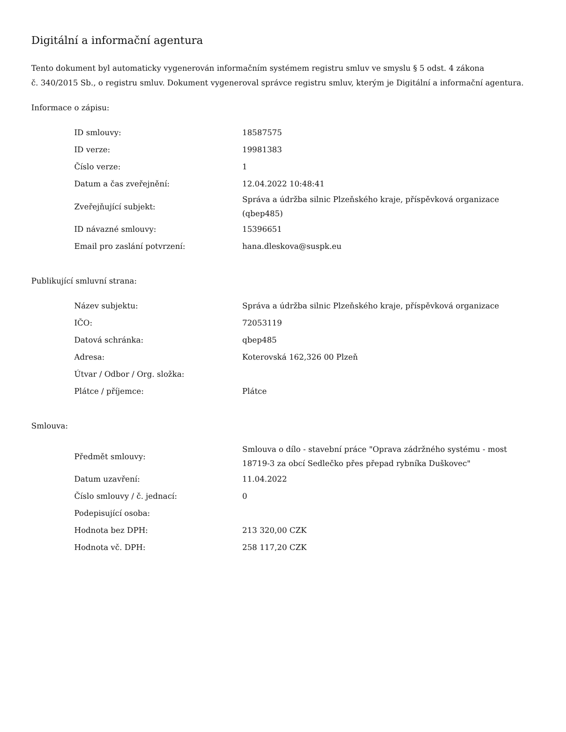Digitální a informační agentura
Tento dokument byl automaticky vygenerován informačním systémem registru smluv ve smyslu § 5 odst. 4 zákona
č. 340/2015 Sb., o registru smluv. Dokument vygeneroval správce registru smluv, kterým je Digitální a informační agentura.
Informace o zápisu:
| ID smlouvy: | 18587575 |
| ID verze: | 19981383 |
| Číslo verze: | 1 |
| Datum a čas zveřejnění: | 12.04.2022 10:48:41 |
| Zveřejňující subjekt: | Správa a údržba silnic Plzeňského kraje, příspěvková organizace (qbep485) |
| ID návazné smlouvy: | 15396651 |
| Email pro zaslání potvrzení: | hana.dleskova@suspk.eu |
Publikující smluvní strana:
| Název subjektu: | Správa a údržba silnic Plzeňského kraje, příspěvková organizace |
| IČO: | 72053119 |
| Datová schránka: | qbep485 |
| Adresa: | Koterovská 162,326 00 Plzeň |
| Útvar / Odbor / Org. složka: | |
| Plátce / příjemce: | Plátce |
Smlouva:
| Předmět smlouvy: | Smlouva o dílo - stavební práce "Oprava zádržného systému - most 18719-3 za obcí Sedlečko přes přepad rybníka Duškovec" |
| Datum uzavření: | 11.04.2022 |
| Číslo smlouvy / č. jednací: | 0 |
| Podepisující osoba: | |
| Hodnota bez DPH: | 213 320,00 CZK |
| Hodnota vč. DPH: | 258 117,20 CZK |